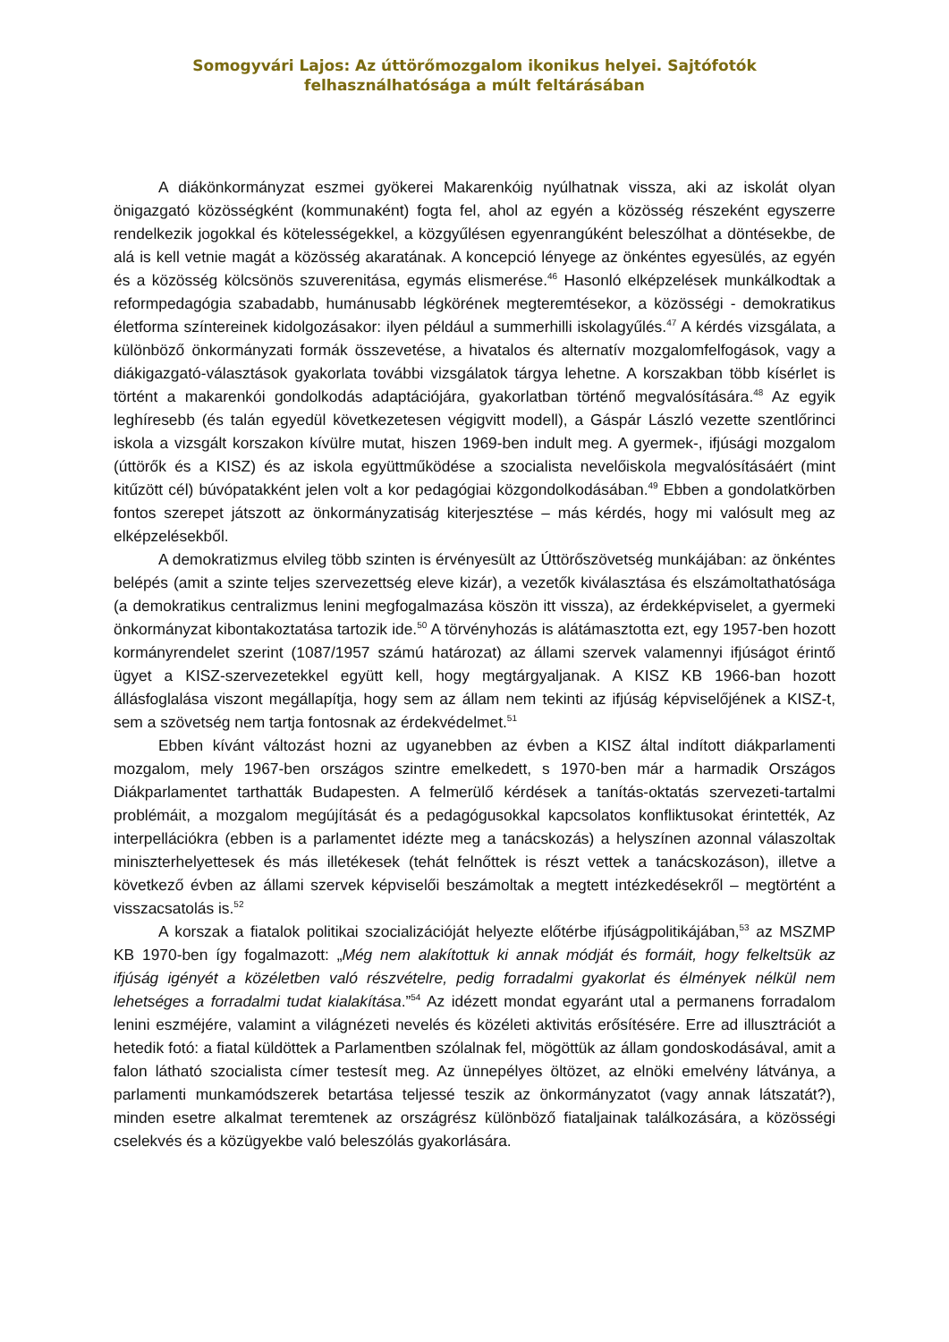Somogyvári Lajos: Az úttörőmozgalom ikonikus helyei. Sajtófotók felhasználhatósága a múlt feltárásában
A diákönkormányzat eszmei gyökerei Makarenkóig nyúlhatnak vissza, aki az iskolát olyan önigazgató közösségként (kommunaként) fogta fel, ahol az egyén a közösség részeként egyszerre rendelkezik jogokkal és kötelességekkel, a közgyűlésen egyenrangúként beleszólhat a döntésekbe, de alá is kell vetnie magát a közösség akaratának. A koncepció lényege az önkéntes egyesülés, az egyén és a közösség kölcsönös szuverenitása, egymás elismerése.<sup>46</sup> Hasonló elképzelések munkálkodtak a reformpedagógia szabadabb, humánusabb légkörének megteremtésekor, a közösségi - demokratikus életforma színtereinek kidolgozásakor: ilyen például a summerhilli iskolagyűlés.<sup>47</sup> A kérdés vizsgálata, a különböző önkormányzati formák összevetése, a hivatalos és alternatív mozgalomfelfogások, vagy a diákigazgató-választások gyakorlata további vizsgálatok tárgya lehetne. A korszakban több kísérlet is történt a makarenkói gondolkodás adaptációjára, gyakorlatban történő megvalósítására.<sup>48</sup> Az egyik leghíresebb (és talán egyedül következetesen végigvitt modell), a Gáspár László vezette szentlőrinci iskola a vizsgált korszakon kívülre mutat, hiszen 1969-ben indult meg. A gyermek-, ifjúsági mozgalom (úttörők és a KISZ) és az iskola együttműködése a szocialista nevelőiskola megvalósításáért (mint kitűzött cél) búvópatakként jelen volt a kor pedagógiai közgondolkodásában.<sup>49</sup> Ebben a gondolatkörben fontos szerepet játszott az önkormányzatiság kiterjesztése – más kérdés, hogy mi valósult meg az elképzelésekből.
A demokratizmus elvileg több szinten is érvényesült az Úttörőszövetség munkájában: az önkéntes belépés (amit a szinte teljes szervezettség eleve kizár), a vezetők kiválasztása és elszámoltathatósága (a demokratikus centralizmus lenini megfogalmazása köszön itt vissza), az érdekképviselet, a gyermeki önkormányzat kibontakoztatása tartozik ide.<sup>50</sup> A törvényhozás is alátámasztotta ezt, egy 1957-ben hozott kormányrendelet szerint (1087/1957 számú határozat) az állami szervek valamennyi ifjúságot érintő ügyet a KISZ-szervezetekkel együtt kell, hogy megtárgyaljanak. A KISZ KB 1966-ban hozott állásfoglalása viszont megállapítja, hogy sem az állam nem tekinti az ifjúság képviselőjének a KISZ-t, sem a szövetség nem tartja fontosnak az érdekvédelmet.<sup>51</sup>
Ebben kívánt változást hozni az ugyanebben az évben a KISZ által indított diákparlamenti mozgalom, mely 1967-ben országos szintre emelkedett, s 1970-ben már a harmadik Országos Diákparlamentet tarthatták Budapesten. A felmerülő kérdések a tanítás-oktatás szervezeti-tartalmi problémáit, a mozgalom megújítását és a pedagógusokkal kapcsolatos konfliktusokat érintették, Az interpellációkra (ebben is a parlamentet idézte meg a tanácskozás) a helyszínen azonnal válaszoltak miniszterhelyettesek és más illetékesek (tehát felnőttek is részt vettek a tanácskozáson), illetve a következő évben az állami szervek képviselői beszámoltak a megtett intézkedésekről – megtörtént a visszacsatolás is.<sup>52</sup>
A korszak a fiatalok politikai szocializációját helyezte előtérbe ifjúságpolitikájában,<sup>53</sup> az MSZMP KB 1970-ben így fogalmazott: „Még nem alakítottuk ki annak módját és formáit, hogy felkeltsük az ifjúság igényét a közéletben való részvételre, pedig forradalmi gyakorlat és élmények nélkül nem lehetséges a forradalmi tudat kialakítása.”<sup>54</sup> Az idézett mondat egyaránt utal a permanens forradalom lenini eszméjére, valamint a világnézeti nevelés és közéleti aktivitás erősítésére. Erre ad illusztrációt a hetedik fotó: a fiatal küldöttek a Parlamentben szólalnak fel, mögöttük az állam gondoskodásával, amit a falon látható szocialista címer testesít meg. Az ünnepélyes öltözet, az elnöki emelvény látványa, a parlamenti munkamódszerek betartása teljessé teszik az önkormányzatot (vagy annak látszatát?), minden esetre alkalmat teremtenek az országrész különböző fiataljainak találkozására, a közösségi cselekvés és a közügyekbe való beleszólás gyakorlására.